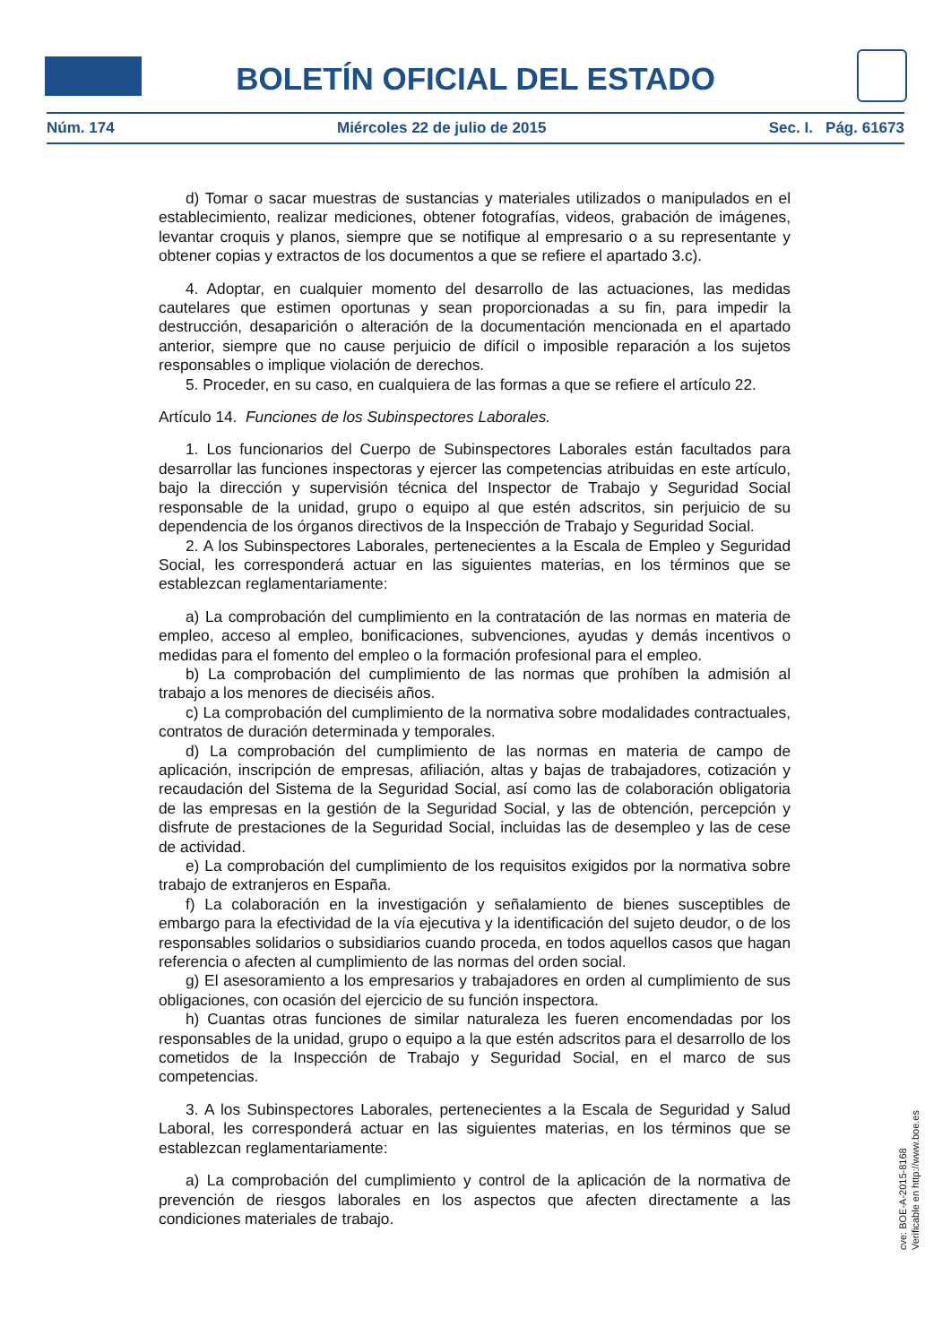BOLETÍN OFICIAL DEL ESTADO
Núm. 174 Miércoles 22 de julio de 2015 Sec. I. Pág. 61673
d) Tomar o sacar muestras de sustancias y materiales utilizados o manipulados en el establecimiento, realizar mediciones, obtener fotografías, videos, grabación de imágenes, levantar croquis y planos, siempre que se notifique al empresario o a su representante y obtener copias y extractos de los documentos a que se refiere el apartado 3.c).
4. Adoptar, en cualquier momento del desarrollo de las actuaciones, las medidas cautelares que estimen oportunas y sean proporcionadas a su fin, para impedir la destrucción, desaparición o alteración de la documentación mencionada en el apartado anterior, siempre que no cause perjuicio de difícil o imposible reparación a los sujetos responsables o implique violación de derechos.
5. Proceder, en su caso, en cualquiera de las formas a que se refiere el artículo 22.
Artículo 14. Funciones de los Subinspectores Laborales.
1. Los funcionarios del Cuerpo de Subinspectores Laborales están facultados para desarrollar las funciones inspectoras y ejercer las competencias atribuidas en este artículo, bajo la dirección y supervisión técnica del Inspector de Trabajo y Seguridad Social responsable de la unidad, grupo o equipo al que estén adscritos, sin perjuicio de su dependencia de los órganos directivos de la Inspección de Trabajo y Seguridad Social.
2. A los Subinspectores Laborales, pertenecientes a la Escala de Empleo y Seguridad Social, les corresponderá actuar en las siguientes materias, en los términos que se establezcan reglamentariamente:
a) La comprobación del cumplimiento en la contratación de las normas en materia de empleo, acceso al empleo, bonificaciones, subvenciones, ayudas y demás incentivos o medidas para el fomento del empleo o la formación profesional para el empleo.
b) La comprobación del cumplimiento de las normas que prohíben la admisión al trabajo a los menores de dieciséis años.
c) La comprobación del cumplimiento de la normativa sobre modalidades contractuales, contratos de duración determinada y temporales.
d) La comprobación del cumplimiento de las normas en materia de campo de aplicación, inscripción de empresas, afiliación, altas y bajas de trabajadores, cotización y recaudación del Sistema de la Seguridad Social, así como las de colaboración obligatoria de las empresas en la gestión de la Seguridad Social, y las de obtención, percepción y disfrute de prestaciones de la Seguridad Social, incluidas las de desempleo y las de cese de actividad.
e) La comprobación del cumplimiento de los requisitos exigidos por la normativa sobre trabajo de extranjeros en España.
f) La colaboración en la investigación y señalamiento de bienes susceptibles de embargo para la efectividad de la vía ejecutiva y la identificación del sujeto deudor, o de los responsables solidarios o subsidiarios cuando proceda, en todos aquellos casos que hagan referencia o afecten al cumplimiento de las normas del orden social.
g) El asesoramiento a los empresarios y trabajadores en orden al cumplimiento de sus obligaciones, con ocasión del ejercicio de su función inspectora.
h) Cuantas otras funciones de similar naturaleza les fueren encomendadas por los responsables de la unidad, grupo o equipo a la que estén adscritos para el desarrollo de los cometidos de la Inspección de Trabajo y Seguridad Social, en el marco de sus competencias.
3. A los Subinspectores Laborales, pertenecientes a la Escala de Seguridad y Salud Laboral, les corresponderá actuar en las siguientes materias, en los términos que se establezcan reglamentariamente:
a) La comprobación del cumplimiento y control de la aplicación de la normativa de prevención de riesgos laborales en los aspectos que afecten directamente a las condiciones materiales de trabajo.
cve: BOE-A-2015-8168
Verificable en http://www.boe.es